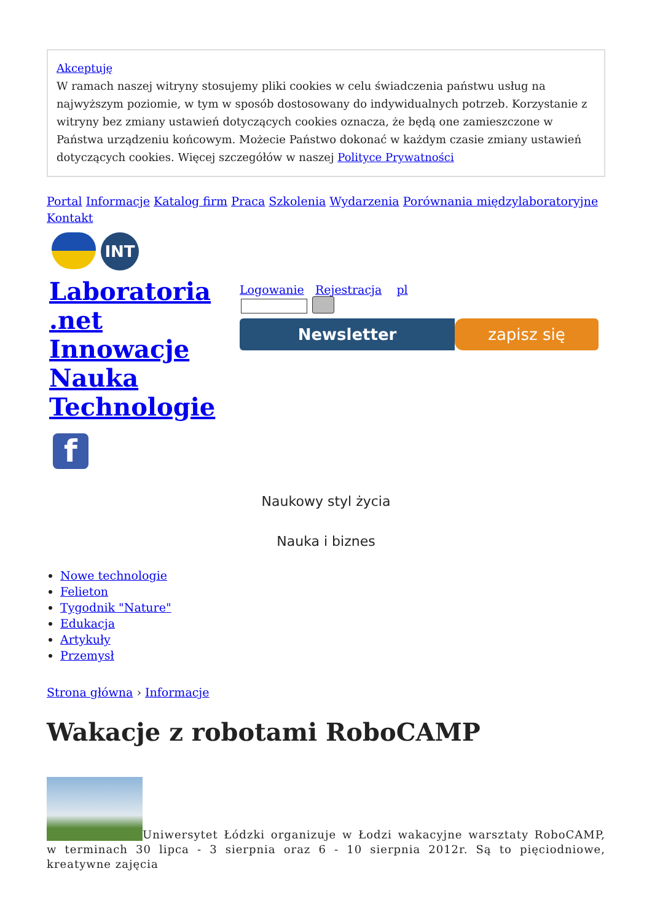Akceptuję
W ramach naszej witryny stosujemy pliki cookies w celu świadczenia państwu usług na najwyższym poziomie, w tym w sposób dostosowany do indywidualnych potrzeb. Korzystanie z witryny bez zmiany ustawień dotyczących cookies oznacza, że będą one zamieszczone w Państwa urządzeniu końcowym. Możecie Państwo dokonać w każdym czasie zmiany ustawień dotyczących cookies. Więcej szczegółów w naszej Polityce Prywatności
Portal Informacje Katalog firm Praca Szkolenia Wydarzenia Porównania międzylaboratoryjne
Kontakt
INT
Laboratoria .net Innowacje Nauka Technologie
Logowanie Rejestracja pl
Newsletter zapisz się
f
Naukowy styl życia
Nauka i biznes
Nowe technologie
Felieton
Tygodnik "Nature"
Edukacja
Artykuły
Przemysł
Strona główna › Informacje
Wakacje z robotami RoboCAMP
Uniwersytet Łódzki organizuje w Łodzi wakacyjne warsztaty RoboCAMP, w terminach 30 lipca - 3 sierpnia oraz 6 - 10 sierpnia 2012r. Są to pięciodniowe, kreatywne zajęcia